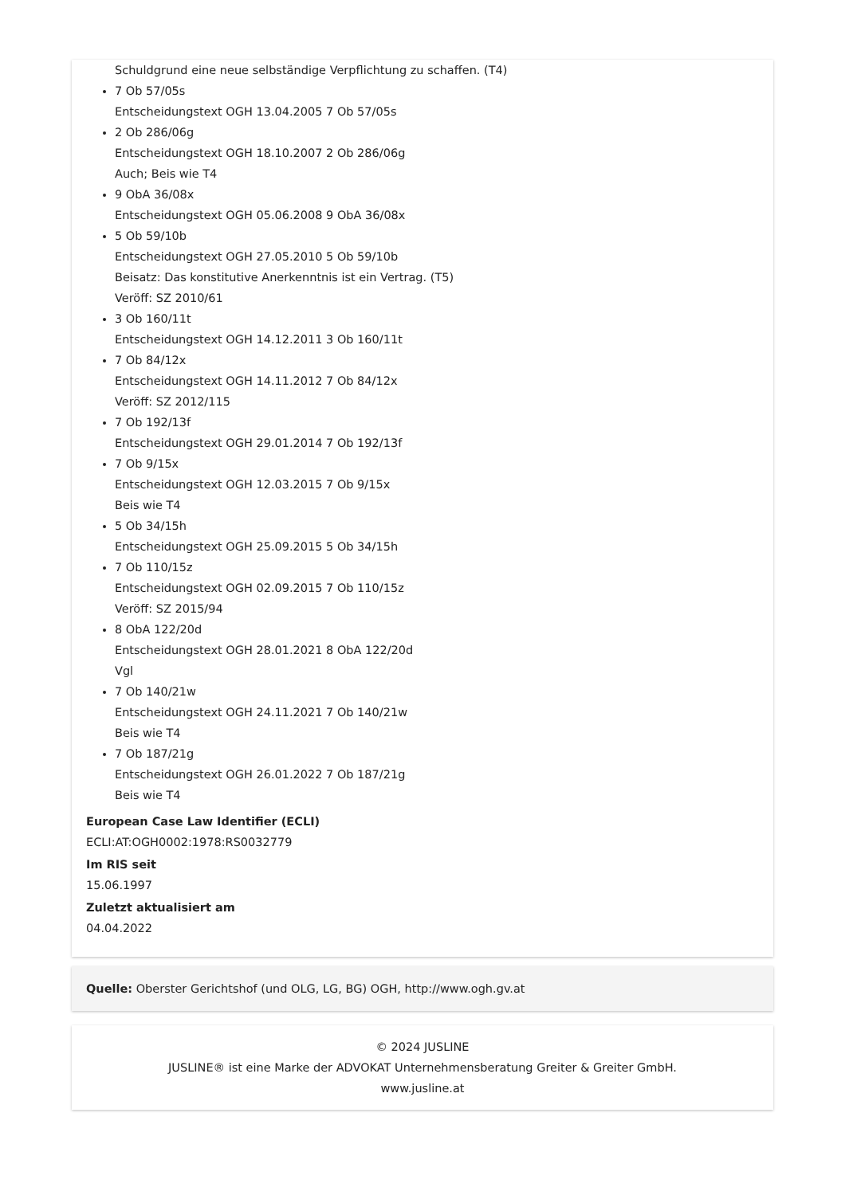Schuldgrund eine neue selbständige Verpflichtung zu schaffen. (T4)
7 Ob 57/05s
Entscheidungstext OGH 13.04.2005 7 Ob 57/05s
2 Ob 286/06g
Entscheidungstext OGH 18.10.2007 2 Ob 286/06g
Auch; Beis wie T4
9 ObA 36/08x
Entscheidungstext OGH 05.06.2008 9 ObA 36/08x
5 Ob 59/10b
Entscheidungstext OGH 27.05.2010 5 Ob 59/10b
Beisatz: Das konstitutive Anerkenntnis ist ein Vertrag. (T5)
Veröff: SZ 2010/61
3 Ob 160/11t
Entscheidungstext OGH 14.12.2011 3 Ob 160/11t
7 Ob 84/12x
Entscheidungstext OGH 14.11.2012 7 Ob 84/12x
Veröff: SZ 2012/115
7 Ob 192/13f
Entscheidungstext OGH 29.01.2014 7 Ob 192/13f
7 Ob 9/15x
Entscheidungstext OGH 12.03.2015 7 Ob 9/15x
Beis wie T4
5 Ob 34/15h
Entscheidungstext OGH 25.09.2015 5 Ob 34/15h
7 Ob 110/15z
Entscheidungstext OGH 02.09.2015 7 Ob 110/15z
Veröff: SZ 2015/94
8 ObA 122/20d
Entscheidungstext OGH 28.01.2021 8 ObA 122/20d
Vgl
7 Ob 140/21w
Entscheidungstext OGH 24.11.2021 7 Ob 140/21w
Beis wie T4
7 Ob 187/21g
Entscheidungstext OGH 26.01.2022 7 Ob 187/21g
Beis wie T4
European Case Law Identifier (ECLI)
ECLI:AT:OGH0002:1978:RS0032779
Im RIS seit
15.06.1997
Zuletzt aktualisiert am
04.04.2022
Quelle: Oberster Gerichtshof (und OLG, LG, BG) OGH, http://www.ogh.gv.at
© 2024 JUSLINE
JUSLINE® ist eine Marke der ADVOKAT Unternehmensberatung Greiter & Greiter GmbH.
www.jusline.at